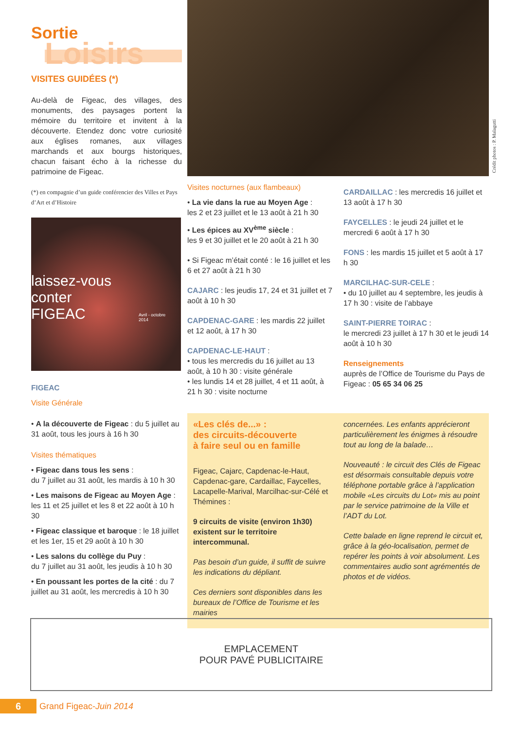Sortie
Loisirs
VISITES GUIDÉES (*)
Au-delà de Figeac, des villages, des monuments, des paysages portent la mémoire du territoire et invitent à la découverte. Etendez donc votre curiosité aux églises romanes, aux villages marchands et aux bourgs historiques, chacun faisant écho à la richesse du patrimoine de Figeac.
(*) en compagnie d’un guide conférencier des Villes et Pays d’Art et d’Histoire
laissez-vous conter
FIGEAC
Avril - octobre 2014
FIGEAC
Visite Générale
• A la découverte de Figeac : du 5 juillet au 31 août, tous les jours à 16 h 30
Visites thématiques
• Figeac dans tous les sens :
du 7 juillet au 31 août, les mardis à 10 h 30
• Les maisons de Figeac au Moyen Age : les 11 et 25 juillet et les 8 et 22 août à 10 h 30
• Figeac classique et baroque : le 18 juillet et les 1er, 15 et 29 août à 10 h 30
• Les salons du collège du Puy :
du 7 juillet au 31 août, les jeudis à 10 h 30
• En poussant les portes de la cité : du 7 juillet au 31 août, les mercredis à 10 h 30
Crédit photos : P. Malagutti
Visites nocturnes (aux flambeaux)
• La vie dans la rue au Moyen Age :
les 2 et 23 juillet et le 13 août à 21 h 30
• Les épices au XV<sup>ème</sup> siècle :
les 9 et 30 juillet et le 20 août à 21 h 30
• Si Figeac m’était conté : le 16 juillet et les 6 et 27 août à 21 h 30
CAJARC : les jeudis 17, 24 et 31 juillet et 7 août à 10 h 30
CAPDENAC-GARE : les mardis 22 juillet et 12 août, à 17 h 30
CAPDENAC-LE-HAUT :
• tous les mercredis du 16 juillet au 13 août, à 10 h 30 : visite générale
• les lundis 14 et 28 juillet, 4 et 11 août, à 21 h 30 : visite nocturne
CARDAILLAC : les mercredis 16 juillet et 13 août à 17 h 30
FAYCELLES : le jeudi 24 juillet et le mercredi 6 août à 17 h 30
FONS : les mardis 15 juillet et 5 août à 17 h 30
MARCILHAC-SUR-CELE :
• du 10 juillet au 4 septembre, les jeudis à 17 h 30 : visite de l’abbaye
SAINT-PIERRE TOIRAC :
le mercredi 23 juillet à 17 h 30 et le jeudi 14 août à 10 h 30
Renseignements
auprès de l’Office de Tourisme du Pays de Figeac : 05 65 34 06 25
«Les clés de...» :
des circuits-découverte
à faire seul ou en famille
Figeac, Cajarc, Capdenac-le-Haut, Capdenac-gare, Cardaillac, Faycelles, Lacapelle-Marival, Marcilhac-sur-Célé et Thémines :
9 circuits de visite (environ 1h30) existent sur le territoire intercommunal.
Pas besoin d’un guide, il suffit de suivre les indications du dépliant.
Ces derniers sont disponibles dans les bureaux de l’Office de Tourisme et les mairies
concernées. Les enfants apprécieront particulièrement les énigmes à résoudre tout au long de la balade…
Nouveauté : le circuit des Clés de Figeac est désormais consultable depuis votre téléphone portable grâce à l’application mobile «Les circuits du Lot» mis au point par le service patrimoine de la Ville et l’ADT du Lot.
Cette balade en ligne reprend le circuit et, grâce à la géo-localisation, permet de repérer les points à voir absolument. Les commentaires audio sont agrémentés de photos et de vidéos.
EMPLACEMENT
POUR PAVÉ PUBLICITAIRE
6 Grand Figeac-Juin 2014